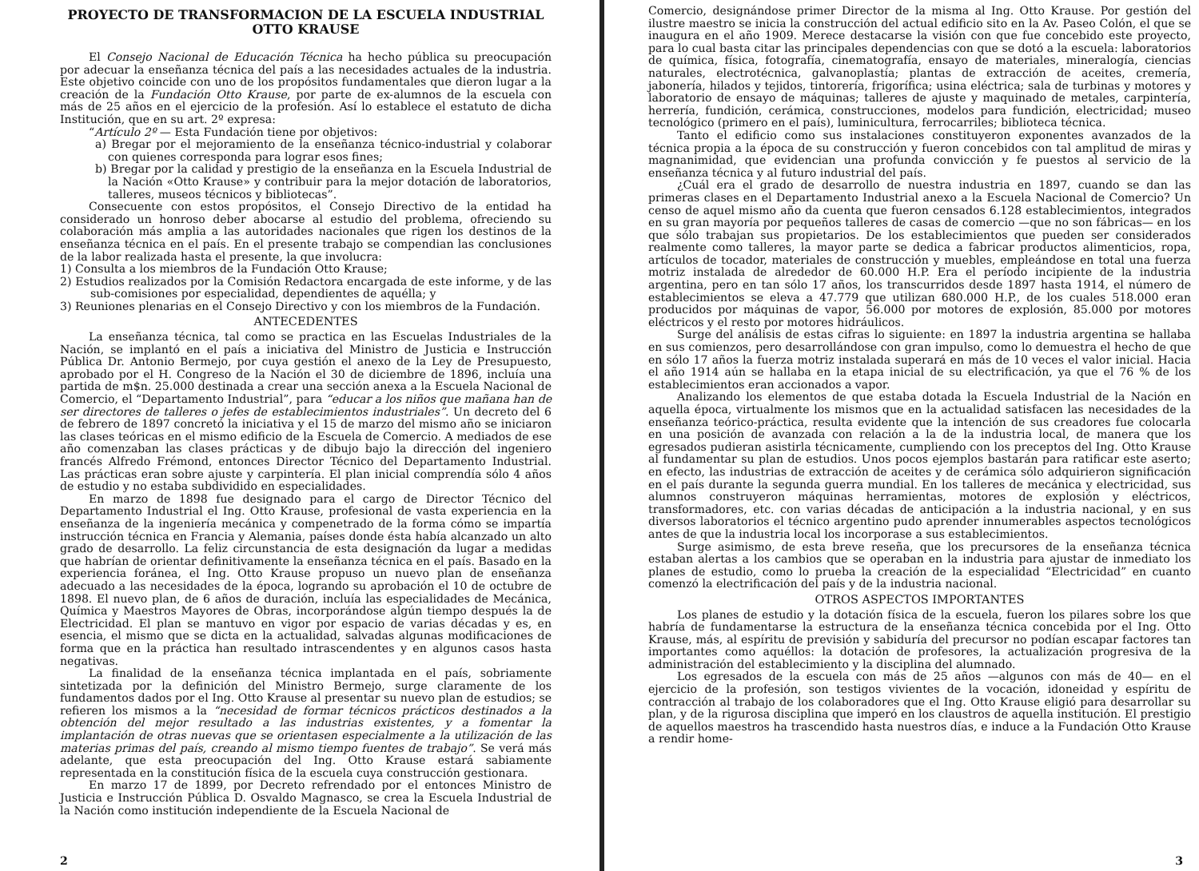PROYECTO DE TRANSFORMACION DE LA ESCUELA INDUSTRIAL
OTTO KRAUSE
El Consejo Nacional de Educación Técnica ha hecho pública su preocupación por adecuar la enseñanza técnica del país a las necesidades actuales de la industria. Este objetivo coincide con uno de los propósitos fundamentales que dieron lugar a la creación de la Fundación Otto Krause, por parte de ex-alumnos de la escuela con más de 25 años en el ejercicio de la profesión. Así lo establece el estatuto de dicha Institución, que en su art. 2º expresa:
“Artículo 2º — Esta Fundación tiene por objetivos:
a) Bregar por el mejoramiento de la enseñanza técnico-industrial y colaborar con quienes corresponda para lograr esos fines;
b) Bregar por la calidad y prestigio de la enseñanza en la Escuela Industrial de la Nación «Otto Krause» y contribuir para la mejor dotación de laboratorios, talleres, museos técnicos y bibliotecas”.
Consecuente con estos propósitos, el Consejo Directivo de la entidad ha considerado un honroso deber abocarse al estudio del problema, ofreciendo su colaboración más amplia a las autoridades nacionales que rigen los destinos de la enseñanza técnica en el país. En el presente trabajo se compendian las conclusiones de la labor realizada hasta el presente, la que involucra:
1) Consulta a los miembros de la Fundación Otto Krause;
2) Estudios realizados por la Comisión Redactora encargada de este informe, y de las sub-comisiones por especialidad, dependientes de aquélla; y
3) Reuniones plenarias en el Consejo Directivo y con los miembros de la Fundación.
ANTECEDENTES
La enseñanza técnica, tal como se practica en las Escuelas Industriales de la Nación, se implantó en el país a iniciativa del Ministro de Justicia e Instrucción Pública Dr. Antonio Bermejo, por cuya gestión el anexo de la Ley de Presupuesto, aprobado por el H. Congreso de la Nación el 30 de diciembre de 1896, incluía una partida de m$n. 25.000 destinada a crear una sección anexa a la Escuela Nacional de Comercio, el “Departamento Industrial”, para “educar a los niños que mañana han de ser directores de talleres o jefes de establecimientos industriales”. Un decreto del 6 de febrero de 1897 concretó la iniciativa y el 15 de marzo del mismo año se iniciaron las clases teóricas en el mismo edificio de la Escuela de Comercio. A mediados de ese año comenzaban las clases prácticas y de dibujo bajo la dirección del ingeniero francés Alfredo Frémond, entonces Director Técnico del Departamento Industrial. Las prácticas eran sobre ajuste y carpintería. El plan inicial comprendía sólo 4 años de estudio y no estaba subdividido en especialidades.
En marzo de 1898 fue designado para el cargo de Director Técnico del Departamento Industrial el Ing. Otto Krause, profesional de vasta experiencia en la enseñanza de la ingeniería mecánica y compenetrado de la forma cómo se impartía instrucción técnica en Francia y Alemania, países donde ésta había alcanzado un alto grado de desarrollo. La feliz circunstancia de esta designación da lugar a medidas que habrían de orientar definitivamente la enseñanza técnica en el país. Basado en la experiencia foránea, el Ing. Otto Krause propuso un nuevo plan de enseñanza adecuado a las necesidades de la época, logrando su aprobación el 10 de octubre de 1898. El nuevo plan, de 6 años de duración, incluía las especialidades de Mecánica, Química y Maestros Mayores de Obras, incorporándose algún tiempo después la de Electricidad. El plan se mantuvo en vigor por espacio de varias décadas y es, en esencia, el mismo que se dicta en la actualidad, salvadas algunas modificaciones de forma que en la práctica han resultado intrascendentes y en algunos casos hasta negativas.
La finalidad de la enseñanza técnica implantada en el país, sobriamente sintetizada por la definición del Ministro Bermejo, surge claramente de los fundamentos dados por el Ing. Otto Krause al presentar su nuevo plan de estudios; se refieren los mismos a la “necesidad de formar técnicos prácticos destinados a la obtención del mejor resultado a las industrias existentes, y a fomentar la implantación de otras nuevas que se orientasen especialmente a la utilización de las materias primas del país, creando al mismo tiempo fuentes de trabajo”. Se verá más adelante, que esta preocupación del Ing. Otto Krause estará sabiamente representada en la constitución física de la escuela cuya construcción gestionara.
En marzo 17 de 1899, por Decreto refrendado por el entonces Ministro de Justicia e Instrucción Pública D. Osvaldo Magnasco, se crea la Escuela Industrial de la Nación como institución independiente de la Escuela Nacional de
2
Comercio, designándose primer Director de la misma al Ing. Otto Krause. Por gestión del ilustre maestro se inicia la construcción del actual edificio sito en la Av. Paseo Colón, el que se inaugura en el año 1909. Merece destacarse la visión con que fue concebido este proyecto, para lo cual basta citar las principales dependencias con que se dotó a la escuela: laboratorios de química, física, fotografía, cinematografía, ensayo de materiales, mineralogía, ciencias naturales, electrotécnica, galvanoplastía; plantas de extracción de aceites, cremería, jabonería, hilados y tejidos, tintorería, frigorífica; usina eléctrica; sala de turbinas y motores y laboratorio de ensayo de máquinas; talleres de ajuste y maquinado de metales, carpintería, herrería, fundición, cerámica, construcciones, modelos para fundición, electricidad; museo tecnológico (primero en el país), luminicultura, ferrocarriles; biblioteca técnica.
Tanto el edificio como sus instalaciones constituyeron exponentes avanzados de la técnica propia a la época de su construcción y fueron concebidos con tal amplitud de miras y magnanimidad, que evidencian una profunda convicción y fe puestos al servicio de la enseñanza técnica y al futuro industrial del país.
¿Cuál era el grado de desarrollo de nuestra industria en 1897, cuando se dan las primeras clases en el Departamento Industrial anexo a la Escuela Nacional de Comercio? Un censo de aquel mismo año da cuenta que fueron censados 6.128 establecimientos, integrados en su gran mayoría por pequeños talleres de casas de comercio —que no son fábricas— en los que sólo trabajan sus propietarios. De los establecimientos que pueden ser considerados realmente como talleres, la mayor parte se dedica a fabricar productos alimenticios, ropa, artículos de tocador, materiales de construcción y muebles, empleándose en total una fuerza motriz instalada de alrededor de 60.000 H.P. Era el período incipiente de la industria argentina, pero en tan sólo 17 años, los transcurridos desde 1897 hasta 1914, el número de establecimientos se eleva a 47.779 que utilizan 680.000 H.P., de los cuales 518.000 eran producidos por máquinas de vapor, 56.000 por motores de explosión, 85.000 por motores eléctricos y el resto por motores hidráulicos.
Surge del análisis de estas cifras lo siguiente: en 1897 la industria argentina se hallaba en sus comienzos, pero desarrollándose con gran impulso, como lo demuestra el hecho de que en sólo 17 años la fuerza motriz instalada superará en más de 10 veces el valor inicial. Hacia el año 1914 aún se hallaba en la etapa inicial de su electrificación, ya que el 76 % de los establecimientos eran accionados a vapor.
Analizando los elementos de que estaba dotada la Escuela Industrial de la Nación en aquella época, virtualmente los mismos que en la actualidad satisfacen las necesidades de la enseñanza teórico-práctica, resulta evidente que la intención de sus creadores fue colocarla en una posición de avanzada con relación a la de la industria local, de manera que los egresados pudieran asistirla técnicamente, cumpliendo con los preceptos del Ing. Otto Krause al fundamentar su plan de estudios. Unos pocos ejemplos bastarán para ratificar este aserto; en efecto, las industrias de extracción de aceites y de cerámica sólo adquirieron significación en el país durante la segunda guerra mundial. En los talleres de mecánica y electricidad, sus alumnos construyeron máquinas herramientas, motores de explosión y eléctricos, transformadores, etc. con varias décadas de anticipación a la industria nacional, y en sus diversos laboratorios el técnico argentino pudo aprender innumerables aspectos tecnológicos antes de que la industria local los incorporase a sus establecimientos.
Surge asimismo, de esta breve reseña, que los precursores de la enseñanza técnica estaban alertas a los cambios que se operaban en la industria para ajustar de inmediato los planes de estudio, como lo prueba la creación de la especialidad “Electricidad” en cuanto comenzó la electrificación del país y de la industria nacional.
OTROS ASPECTOS IMPORTANTES
Los planes de estudio y la dotación física de la escuela, fueron los pilares sobre los que habría de fundamentarse la estructura de la enseñanza técnica concebida por el Ing. Otto Krause, más, al espíritu de previsión y sabiduría del precursor no podían escapar factores tan importantes como aquéllos: la dotación de profesores, la actualización progresiva de la administración del establecimiento y la disciplina del alumnado.
Los egresados de la escuela con más de 25 años —algunos con más de 40— en el ejercicio de la profesión, son testigos vivientes de la vocación, idoneidad y espíritu de contracción al trabajo de los colaboradores que el Ing. Otto Krause eligió para desarrollar su plan, y de la rigurosa disciplina que imperó en los claustros de aquella institución. El prestigio de aquellos maestros ha trascendido hasta nuestros días, e induce a la Fundación Otto Krause a rendir home-
3